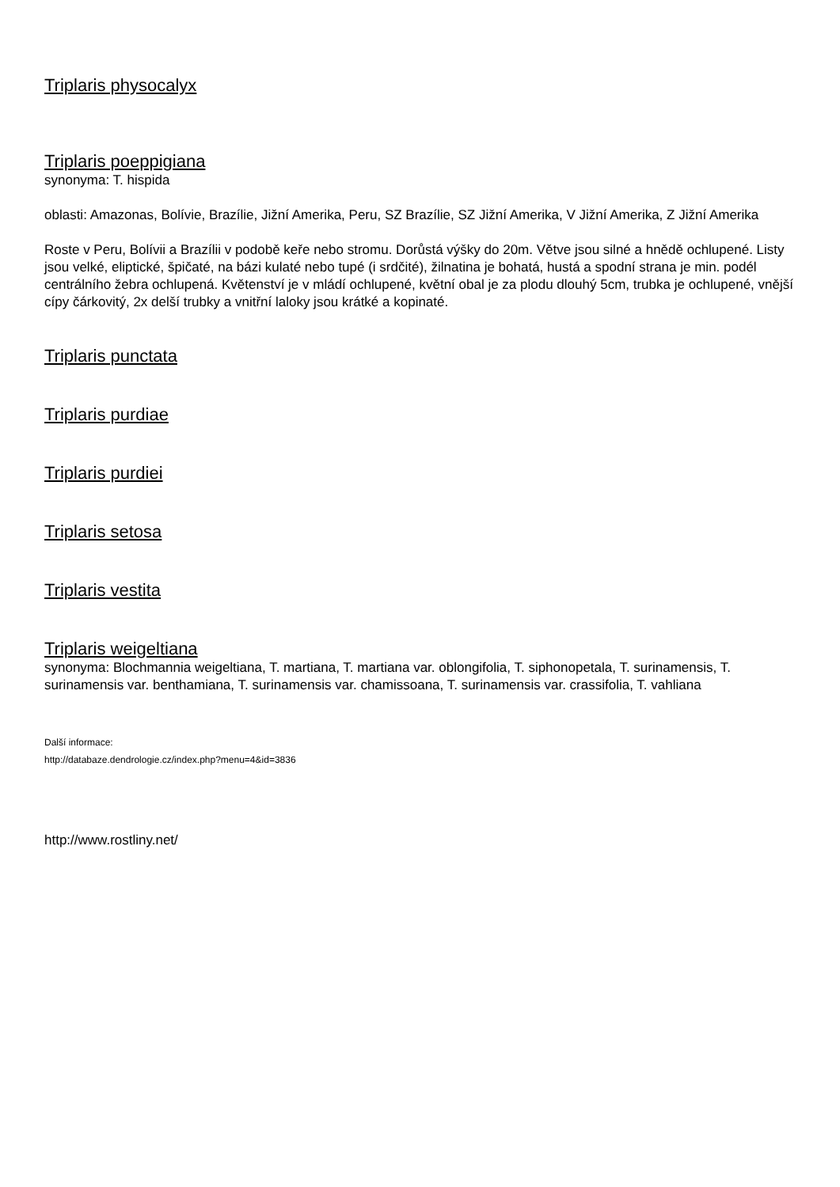Triplaris physocalyx
Triplaris poeppigiana
synonyma: T. hispida
oblasti: Amazonas, Bolívie, Brazílie, Jižní Amerika, Peru, SZ Brazílie, SZ Jižní Amerika, V Jižní Amerika, Z Jižní Amerika
Roste v Peru, Bolívii a Brazílii v podobě keře nebo stromu. Dorůstá výšky do 20m. Větve jsou silné a hnědě ochlupené. Listy jsou velké, eliptické, špičaté, na bázi kulaté nebo tupé (i srdčité), žilnatina je bohatá, hustá a spodní strana je min. podél centrálního žebra ochlupená. Květenství je v mládí ochlupené, květní obal je za plodu dlouhý 5cm, trubka je ochlupené, vnější cípy čárkovitý, 2x delší trubky a vnitřní laloky jsou krátké a kopinaté.
Triplaris punctata
Triplaris purdiae
Triplaris purdiei
Triplaris setosa
Triplaris vestita
Triplaris weigeltiana
synonyma: Blochmannia weigeltiana, T. martiana, T. martiana var. oblongifolia, T. siphonopetala, T. surinamensis, T. surinamensis var. benthamiana, T. surinamensis var. chamissoana, T. surinamensis var. crassifolia, T. vahliana
Další informace:
http://databaze.dendrologie.cz/index.php?menu=4&id=3836
http://www.rostliny.net/